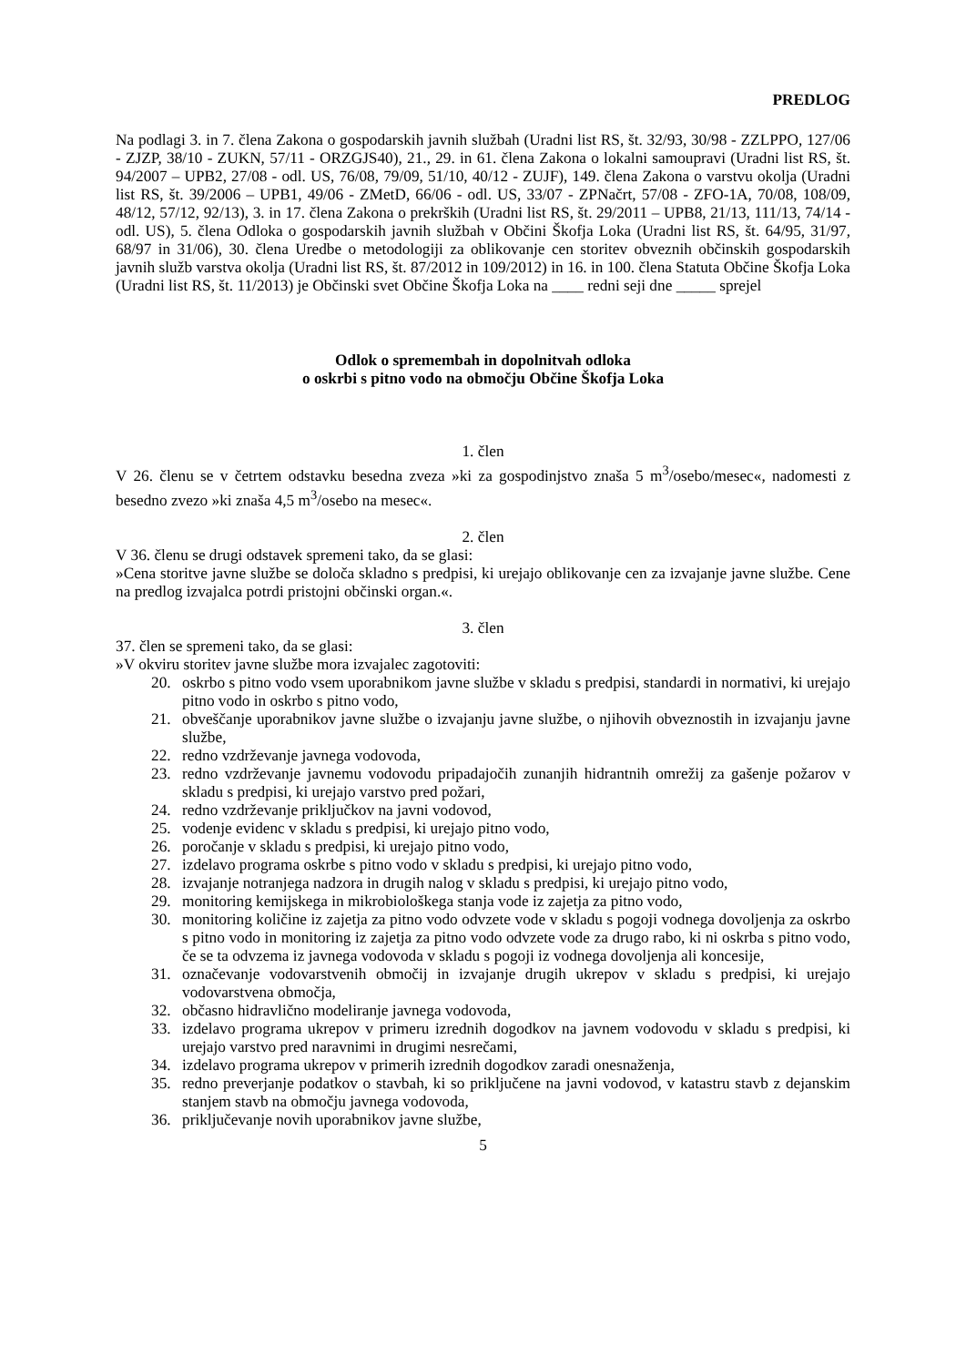PREDLOG
Na podlagi 3. in 7. člena Zakona o gospodarskih javnih službah (Uradni list RS, št. 32/93, 30/98 - ZZLPPO, 127/06 - ZJZP, 38/10 - ZUKN, 57/11 - ORZGJS40), 21., 29. in 61. člena Zakona o lokalni samoupravi (Uradni list RS, št. 94/2007 – UPB2, 27/08 - odl. US, 76/08, 79/09, 51/10, 40/12 - ZUJF), 149. člena Zakona o varstvu okolja (Uradni list RS, št. 39/2006 – UPB1, 49/06 - ZMetD, 66/06 - odl. US, 33/07 - ZPNačrt, 57/08 - ZFO-1A, 70/08, 108/09, 48/12, 57/12, 92/13), 3. in 17. člena Zakona o prekrških (Uradni list RS, št. 29/2011 – UPB8, 21/13, 111/13, 74/14 - odl. US), 5. člena Odloka o gospodarskih javnih službah v Občini Škofja Loka (Uradni list RS, št. 64/95, 31/97, 68/97 in 31/06), 30. člena Uredbe o metodologiji za oblikovanje cen storitev obveznih občinskih gospodarskih javnih služb varstva okolja (Uradni list RS, št. 87/2012 in 109/2012) in 16. in 100. člena Statuta Občine Škofja Loka (Uradni list RS, št. 11/2013) je Občinski svet Občine Škofja Loka na ____ redni seji dne _____ sprejel
Odlok o spremembah in dopolnitvah odloka
o oskrbi s pitno vodo na območju Občine Škofja Loka
1. člen
V 26. členu se v četrtem odstavku besedna zveza »ki za gospodinjstvo znaša 5 m<sup>3</sup>/osebo/mesec«, nadomesti z besedno zvezo »ki znaša 4,5 m<sup>3</sup>/osebo na mesec«.
2. člen
V 36. členu se drugi odstavek spremeni tako, da se glasi:
»Cena storitve javne službe se določa skladno s predpisi, ki urejajo oblikovanje cen za izvajanje javne službe. Cene na predlog izvajalca potrdi pristojni občinski organ.«.
3. člen
37. člen se spremeni tako, da se glasi:
»V okviru storitev javne službe mora izvajalec zagotoviti:
20. oskrbo s pitno vodo vsem uporabnikom javne službe v skladu s predpisi, standardi in normativi, ki urejajo pitno vodo in oskrbo s pitno vodo,
21. obveščanje uporabnikov javne službe o izvajanju javne službe, o njihovih obveznostih in izvajanju javne službe,
22. redno vzdrževanje javnega vodovoda,
23. redno vzdrževanje javnemu vodovodu pripadajočih zunanjih hidrantnih omrežij za gašenje požarov v skladu s predpisi, ki urejajo varstvo pred požari,
24. redno vzdrževanje priključkov na javni vodovod,
25. vodenje evidenc v skladu s predpisi, ki urejajo pitno vodo,
26. poročanje v skladu s predpisi, ki urejajo pitno vodo,
27. izdelavo programa oskrbe s pitno vodo v skladu s predpisi, ki urejajo pitno vodo,
28. izvajanje notranjega nadzora in drugih nalog v skladu s predpisi, ki urejajo pitno vodo,
29. monitoring kemijskega in mikrobiološkega stanja vode iz zajetja za pitno vodo,
30. monitoring količine iz zajetja za pitno vodo odvzete vode v skladu s pogoji vodnega dovoljenja za oskrbo s pitno vodo in monitoring iz zajetja za pitno vodo odvzete vode za drugo rabo, ki ni oskrba s pitno vodo, če se ta odvzema iz javnega vodovoda v skladu s pogoji iz vodnega dovoljenja ali koncesije,
31. označevanje vodovarstvenih območij in izvajanje drugih ukrepov v skladu s predpisi, ki urejajo vodovarstvena območja,
32. občasno hidravlično modeliranje javnega vodovoda,
33. izdelavo programa ukrepov v primeru izrednih dogodkov na javnem vodovodu v skladu s predpisi, ki urejajo varstvo pred naravnimi in drugimi nesrečami,
34. izdelavo programa ukrepov v primerih izrednih dogodkov zaradi onesnaženja,
35. redno preverjanje podatkov o stavbah, ki so priključene na javni vodovod, v katastru stavb z dejanskim stanjem stavb na območju javnega vodovoda,
36. priključevanje novih uporabnikov javne službe,
5